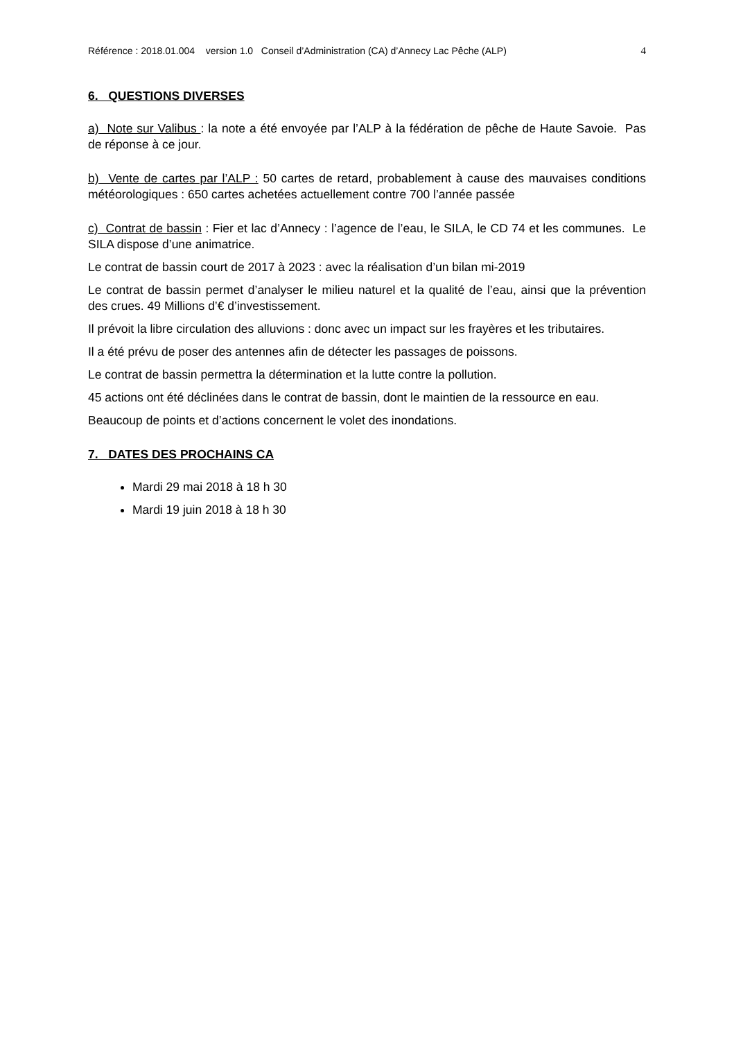Référence : 2018.01.004 version 1.0 Conseil d’Administration (CA) d’Annecy Lac Pêche (ALP) 4
6. QUESTIONS DIVERSES
a) Note sur Valibus : la note a été envoyée par l’ALP à la fédération de pêche de Haute Savoie. Pas de réponse à ce jour.
b) Vente de cartes par l’ALP : 50 cartes de retard, probablement à cause des mauvaises conditions météorologiques : 650 cartes achetées actuellement contre 700 l’année passée
c) Contrat de bassin : Fier et lac d’Annecy : l’agence de l’eau, le SILA, le CD 74 et les communes. Le SILA dispose d’une animatrice.
Le contrat de bassin court de 2017 à 2023 : avec la réalisation d’un bilan mi-2019
Le contrat de bassin permet d’analyser le milieu naturel et la qualité de l’eau, ainsi que la prévention des crues. 49 Millions d’€ d’investissement.
Il prévoit la libre circulation des alluvions : donc avec un impact sur les frayères et les tributaires.
Il a été prévu de poser des antennes afin de détecter les passages de poissons.
Le contrat de bassin permettra la détermination et la lutte contre la pollution.
45 actions ont été déclinées dans le contrat de bassin, dont le maintien de la ressource en eau.
Beaucoup de points et d’actions concernent le volet des inondations.
7. DATES DES PROCHAINS CA
Mardi 29 mai 2018 à 18 h 30
Mardi 19 juin 2018 à 18 h 30